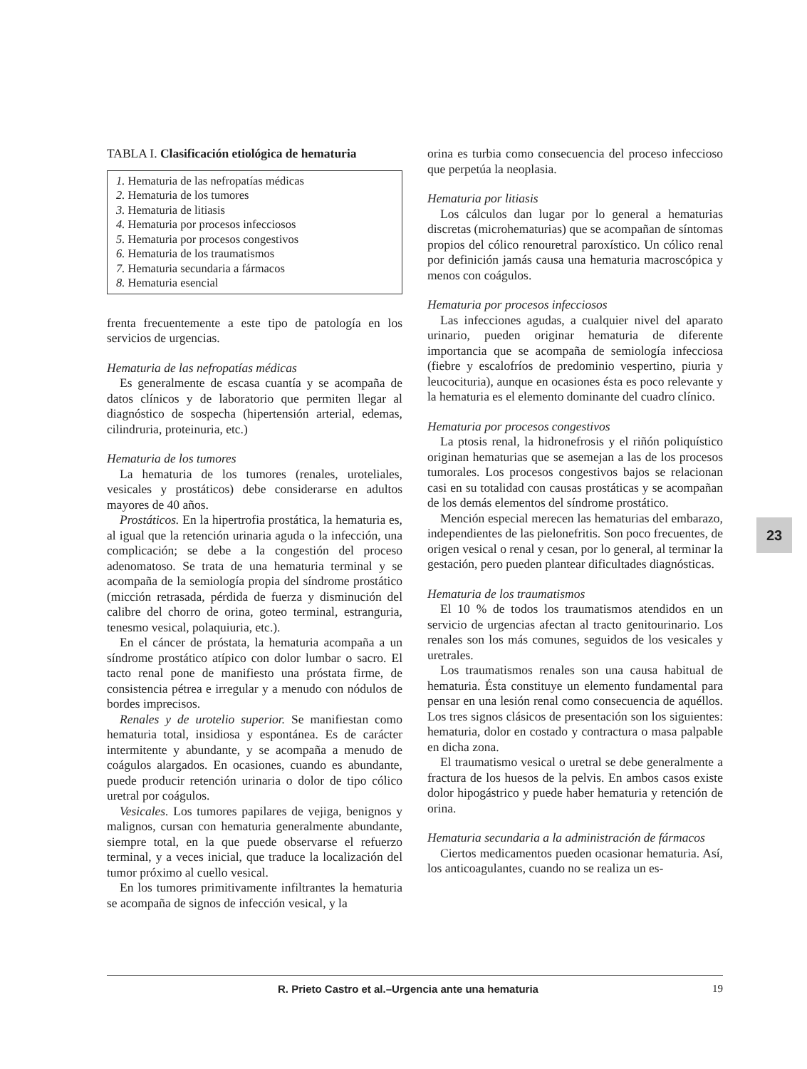TABLA I. Clasificación etiológica de hematuria
1. Hematuria de las nefropatías médicas
2. Hematuria de los tumores
3. Hematuria de litiasis
4. Hematuria por procesos infecciosos
5. Hematuria por procesos congestivos
6. Hematuria de los traumatismos
7. Hematuria secundaria a fármacos
8. Hematuria esencial
frenta frecuentemente a este tipo de patología en los servicios de urgencias.
Hematuria de las nefropatías médicas
Es generalmente de escasa cuantía y se acompaña de datos clínicos y de laboratorio que permiten llegar al diagnóstico de sospecha (hipertensión arterial, edemas, cilindruria, proteinuria, etc.)
Hematuria de los tumores
La hematuria de los tumores (renales, uroteliales, vesicales y prostáticos) debe considerarse en adultos mayores de 40 años.
Prostáticos. En la hipertrofia prostática, la hematuria es, al igual que la retención urinaria aguda o la infección, una complicación; se debe a la congestión del proceso adenomatoso. Se trata de una hematuria terminal y se acompaña de la semiología propia del síndrome prostático (micción retrasada, pérdida de fuerza y disminución del calibre del chorro de orina, goteo terminal, estranguria, tenesmo vesical, polaquiuria, etc.).
En el cáncer de próstata, la hematuria acompaña a un síndrome prostático atípico con dolor lumbar o sacro. El tacto renal pone de manifiesto una próstata firme, de consistencia pétrea e irregular y a menudo con nódulos de bordes imprecisos.
Renales y de urotelio superior. Se manifiestan como hematuria total, insidiosa y espontánea. Es de carácter intermitente y abundante, y se acompaña a menudo de coágulos alargados. En ocasiones, cuando es abundante, puede producir retención urinaria o dolor de tipo cólico uretral por coágulos.
Vesicales. Los tumores papilares de vejiga, benignos y malignos, cursan con hematuria generalmente abundante, siempre total, en la que puede observarse el refuerzo terminal, y a veces inicial, que traduce la localización del tumor próximo al cuello vesical.
En los tumores primitivamente infiltrantes la hematuria se acompaña de signos de infección vesical, y la
orina es turbia como consecuencia del proceso infeccioso que perpetúa la neoplasia.
Hematuria por litiasis
Los cálculos dan lugar por lo general a hematurias discretas (microhematurias) que se acompañan de síntomas propios del cólico renouretral paroxístico. Un cólico renal por definición jamás causa una hematuria macroscópica y menos con coágulos.
Hematuria por procesos infecciosos
Las infecciones agudas, a cualquier nivel del aparato urinario, pueden originar hematuria de diferente importancia que se acompaña de semiología infecciosa (fiebre y escalofríos de predominio vespertino, piuria y leucocituria), aunque en ocasiones ésta es poco relevante y la hematuria es el elemento dominante del cuadro clínico.
Hematuria por procesos congestivos
La ptosis renal, la hidronefrosis y el riñón poliquístico originan hematurias que se asemejan a las de los procesos tumorales. Los procesos congestivos bajos se relacionan casi en su totalidad con causas prostáticas y se acompañan de los demás elementos del síndrome prostático.
Mención especial merecen las hematurias del embarazo, independientes de las pielonefritis. Son poco frecuentes, de origen vesical o renal y cesan, por lo general, al terminar la gestación, pero pueden plantear dificultades diagnósticas.
Hematuria de los traumatismos
El 10 % de todos los traumatismos atendidos en un servicio de urgencias afectan al tracto genitourinario. Los renales son los más comunes, seguidos de los vesicales y uretrales.
Los traumatismos renales son una causa habitual de hematuria. Ésta constituye un elemento fundamental para pensar en una lesión renal como consecuencia de aquéllos. Los tres signos clásicos de presentación son los siguientes: hematuria, dolor en costado y contractura o masa palpable en dicha zona.
El traumatismo vesical o uretral se debe generalmente a fractura de los huesos de la pelvis. En ambos casos existe dolor hipogástrico y puede haber hematuria y retención de orina.
Hematuria secundaria a la administración de fármacos
Ciertos medicamentos pueden ocasionar hematuria. Así, los anticoagulantes, cuando no se realiza un es-
23
R. Prieto Castro et al.–Urgencia ante una hematuria 19